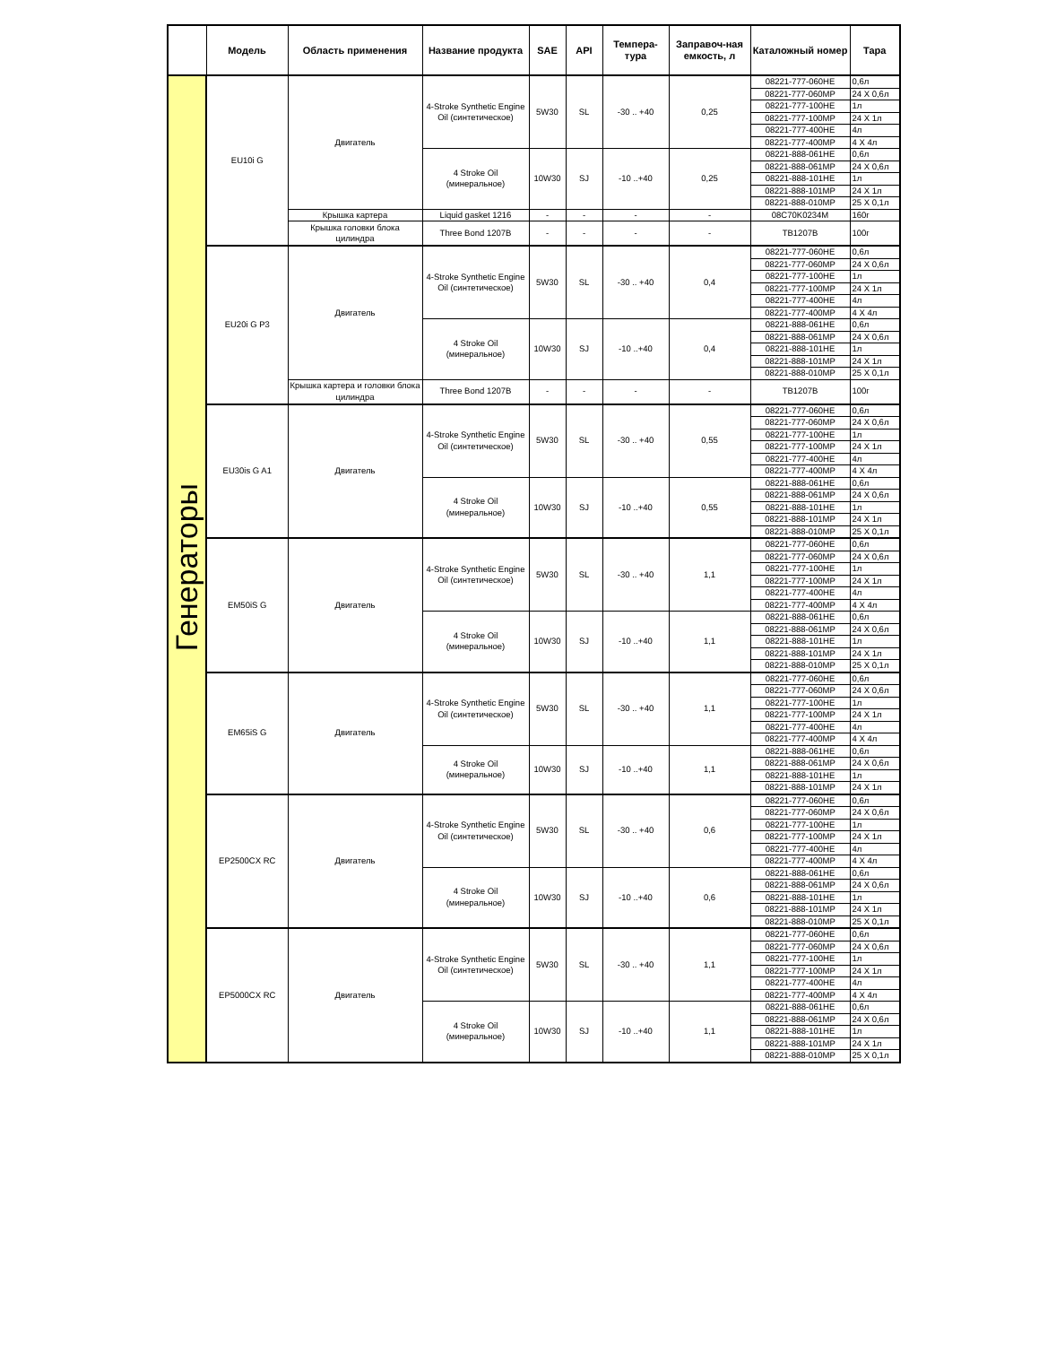| | Модель | Область применения | Название продукта | SAE | API | Темпера-тура | Заправоч-ная емкость, л | Каталожный номер | Тара |
| --- | --- | --- | --- | --- | --- | --- | --- | --- | --- |
| Генераторы | EU10i G | Двигатель | 4-Stroke Synthetic Engine Oil (синтетическое) | 5W30 | SL | -30 .. +40 | 0,25 | 08221-777-060HE | 0,6л |
| | | | | | | | | 08221-777-060MP | 24 X 0,6л |
| | | | | | | | | 08221-777-100HE | 1л |
| | | | | | | | | 08221-777-100MP | 24 X 1л |
| | | | | | | | | 08221-777-400HE | 4л |
| | | | | | | | | 08221-777-400MP | 4 X 4л |
| | | | 4 Stroke Oil (минеральное) | 10W30 | SJ | -10 ..+40 | 0,25 | 08221-888-061HE | 0,6л |
| | | | | | | | | 08221-888-061MP | 24 X 0,6л |
| | | | | | | | | 08221-888-101HE | 1л |
| | | | | | | | | 08221-888-101MP | 24 X 1л |
| | | | | | | | | 08221-888-010MP | 25 X 0,1л |
| | | Крышка картера | Liquid gasket 1216 | - | - | - | - | 08C70K0234M | 160г |
| | | Крышка головки блока цилиндра | Three Bond 1207B | - | - | - | - | TB1207B | 100г |
| | EU20i G P3 | Двигатель | 4-Stroke Synthetic Engine Oil (синтетическое) | 5W30 | SL | -30 .. +40 | 0,4 | 08221-777-060HE | 0,6л |
| | | | | | | | | 08221-777-060MP | 24 X 0,6л |
| | | | | | | | | 08221-777-100HE | 1л |
| | | | | | | | | 08221-777-100MP | 24 X 1л |
| | | | | | | | | 08221-777-400HE | 4л |
| | | | | | | | | 08221-777-400MP | 4 X 4л |
| | | | 4 Stroke Oil (минеральное) | 10W30 | SJ | -10 ..+40 | 0,4 | 08221-888-061HE | 0,6л |
| | | | | | | | | 08221-888-061MP | 24 X 0,6л |
| | | | | | | | | 08221-888-101HE | 1л |
| | | | | | | | | 08221-888-101MP | 24 X 1л |
| | | | | | | | | 08221-888-010MP | 25 X 0,1л |
| | | Крышка картера и головки блока цилиндра | Three Bond 1207B | - | - | - | - | TB1207B | 100г |
| | EU30is G A1 | Двигатель | 4-Stroke Synthetic Engine Oil (синтетическое) | 5W30 | SL | -30 .. +40 | 0,55 | 08221-777-060HE | 0,6л |
| | | | | | | | | 08221-777-060MP | 24 X 0,6л |
| | | | | | | | | 08221-777-100HE | 1л |
| | | | | | | | | 08221-777-100MP | 24 X 1л |
| | | | | | | | | 08221-777-400HE | 4л |
| | | | | | | | | 08221-777-400MP | 4 X 4л |
| | | | 4 Stroke Oil (минеральное) | 10W30 | SJ | -10 ..+40 | 0,55 | 08221-888-061HE | 0,6л |
| | | | | | | | | 08221-888-061MP | 24 X 0,6л |
| | | | | | | | | 08221-888-101HE | 1л |
| | | | | | | | | 08221-888-101MP | 24 X 1л |
| | | | | | | | | 08221-888-010MP | 25 X 0,1л |
| | EM50iS G | Двигатель | 4-Stroke Synthetic Engine Oil (синтетическое) | 5W30 | SL | -30 .. +40 | 1,1 | 08221-777-060HE | 0,6л |
| | | | | | | | | 08221-777-060MP | 24 X 0,6л |
| | | | | | | | | 08221-777-100HE | 1л |
| | | | | | | | | 08221-777-100MP | 24 X 1л |
| | | | | | | | | 08221-777-400HE | 4л |
| | | | | | | | | 08221-777-400MP | 4 X 4л |
| | | | 4 Stroke Oil (минеральное) | 10W30 | SJ | -10 ..+40 | 1,1 | 08221-888-061HE | 0,6л |
| | | | | | | | | 08221-888-061MP | 24 X 0,6л |
| | | | | | | | | 08221-888-101HE | 1л |
| | | | | | | | | 08221-888-101MP | 24 X 1л |
| | | | | | | | | 08221-888-010MP | 25 X 0,1л |
| | EM65iS G | Двигатель | 4-Stroke Synthetic Engine Oil (синтетическое) | 5W30 | SL | -30 .. +40 | 1,1 | 08221-777-060HE | 0,6л |
| | | | | | | | | 08221-777-060MP | 24 X 0,6л |
| | | | | | | | | 08221-777-100HE | 1л |
| | | | | | | | | 08221-777-100MP | 24 X 1л |
| | | | | | | | | 08221-777-400HE | 4л |
| | | | | | | | | 08221-777-400MP | 4 X 4л |
| | | | 4 Stroke Oil (минеральное) | 10W30 | SJ | -10 ..+40 | 1,1 | 08221-888-061HE | 0,6л |
| | | | | | | | | 08221-888-061MP | 24 X 0,6л |
| | | | | | | | | 08221-888-101HE | 1л |
| | | | | | | | | 08221-888-101MP | 24 X 1л |
| | EP2500CX RC | Двигатель | 4-Stroke Synthetic Engine Oil (синтетическое) | 5W30 | SL | -30 .. +40 | 0,6 | 08221-777-060HE | 0,6л |
| | | | | | | | | 08221-777-060MP | 24 X 0,6л |
| | | | | | | | | 08221-777-100HE | 1л |
| | | | | | | | | 08221-777-100MP | 24 X 1л |
| | | | | | | | | 08221-777-400HE | 4л |
| | | | | | | | | 08221-777-400MP | 4 X 4л |
| | | | 4 Stroke Oil (минеральное) | 10W30 | SJ | -10 ..+40 | 0,6 | 08221-888-061HE | 0,6л |
| | | | | | | | | 08221-888-061MP | 24 X 0,6л |
| | | | | | | | | 08221-888-101HE | 1л |
| | | | | | | | | 08221-888-101MP | 24 X 1л |
| | | | | | | | | 08221-888-010MP | 25 X 0,1л |
| | EP5000CX RC | Двигатель | 4-Stroke Synthetic Engine Oil (синтетическое) | 5W30 | SL | -30 .. +40 | 1,1 | 08221-777-060HE | 0,6л |
| | | | | | | | | 08221-777-060MP | 24 X 0,6л |
| | | | | | | | | 08221-777-100HE | 1л |
| | | | | | | | | 08221-777-100MP | 24 X 1л |
| | | | | | | | | 08221-777-400HE | 4л |
| | | | | | | | | 08221-777-400MP | 4 X 4л |
| | | | 4 Stroke Oil (минеральное) | 10W30 | SJ | -10 ..+40 | 1,1 | 08221-888-061HE | 0,6л |
| | | | | | | | | 08221-888-061MP | 24 X 0,6л |
| | | | | | | | | 08221-888-101HE | 1л |
| | | | | | | | | 08221-888-101MP | 24 X 1л |
| | | | | | | | | 08221-888-010MP | 25 X 0,1л |